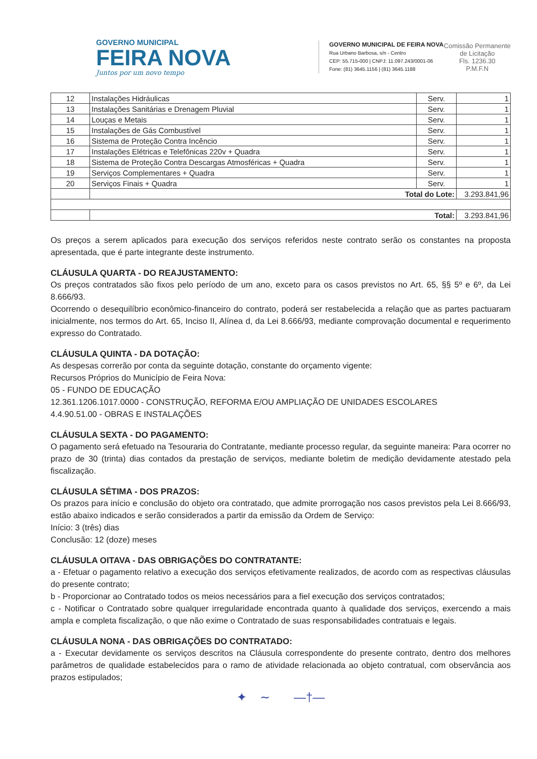GOVERNO MUNICIPAL
FEIRA NOVA
Juntos por um novo tempo
GOVERNO MUNICIPAL DE FEIRA NOVA
Rua Urbano Barbosa, s/n - Centro
CEP: 55.715-000 | CNPJ: 11.097.243/0001-06
Fone: (81) 3645.1156 | (81) 3645.1188
Comissão Permanente
de Licitação
Fls. 1236.30
P.M.F.N
| 12 | Instalações Hidráulicas | Serv. | 1 |
| 13 | Instalações Sanitárias e Drenagem Pluvial | Serv. | 1 |
| 14 | Louças e Metais | Serv. | 1 |
| 15 | Instalações de Gás Combustível | Serv. | 1 |
| 16 | Sistema de Proteção Contra Incêncio | Serv. | 1 |
| 17 | Instalações Elétricas e Telefônicas 220v + Quadra | Serv. | 1 |
| 18 | Sistema de Proteção Contra Descargas Atmosféricas + Quadra | Serv. | 1 |
| 19 | Serviços Complementares + Quadra | Serv. | 1 |
| 20 | Serviços Finais + Quadra | Serv. | 1 |
| | Total do Lote: | | 3.293.841,96 |
| | Total: | | 3.293.841,96 |
Os preços a serem aplicados para execução dos serviços referidos neste contrato serão os constantes na proposta apresentada, que é parte integrante deste instrumento.
CLÁUSULA QUARTA - DO REAJUSTAMENTO:
Os preços contratados são fixos pelo período de um ano, exceto para os casos previstos no Art. 65, §§ 5º e 6º, da Lei 8.666/93.
Ocorrendo o desequilíbrio econômico-financeiro do contrato, poderá ser restabelecida a relação que as partes pactuaram inicialmente, nos termos do Art. 65, Inciso II, Alínea d, da Lei 8.666/93, mediante comprovação documental e requerimento expresso do Contratado.
CLÁUSULA QUINTA - DA DOTAÇÃO:
As despesas correrão por conta da seguinte dotação, constante do orçamento vigente:
Recursos Próprios do Município de Feira Nova:
05 - FUNDO DE EDUCAÇÃO
12.361.1206.1017.0000 - CONSTRUÇÃO, REFORMA E/OU AMPLIAÇÃO DE UNIDADES ESCOLARES
4.4.90.51.00 - OBRAS E INSTALAÇÕES
CLÁUSULA SEXTA - DO PAGAMENTO:
O pagamento será efetuado na Tesouraria do Contratante, mediante processo regular, da seguinte maneira: Para ocorrer no prazo de 30 (trinta) dias contados da prestação de serviços, mediante boletim de medição devidamente atestado pela fiscalização.
CLÁUSULA SÉTIMA - DOS PRAZOS:
Os prazos para início e conclusão do objeto ora contratado, que admite prorrogação nos casos previstos pela Lei 8.666/93, estão abaixo indicados e serão considerados a partir da emissão da Ordem de Serviço:
Início: 3 (três) dias
Conclusão: 12 (doze) meses
CLÁUSULA OITAVA - DAS OBRIGAÇÕES DO CONTRATANTE:
a - Efetuar o pagamento relativo a execução dos serviços efetivamente realizados, de acordo com as respectivas cláusulas do presente contrato;
b - Proporcionar ao Contratado todos os meios necessários para a fiel execução dos serviços contratados;
c - Notificar o Contratado sobre qualquer irregularidade encontrada quanto à qualidade dos serviços, exercendo a mais ampla e completa fiscalização, o que não exime o Contratado de suas responsabilidades contratuais e legais.
CLÁUSULA NONA - DAS OBRIGAÇÕES DO CONTRATADO:
a - Executar devidamente os serviços descritos na Cláusula correspondente do presente contrato, dentro dos melhores parâmetros de qualidade estabelecidos para o ramo de atividade relacionada ao objeto contratual, com observância aos prazos estipulados;
✦ ∼ —†—